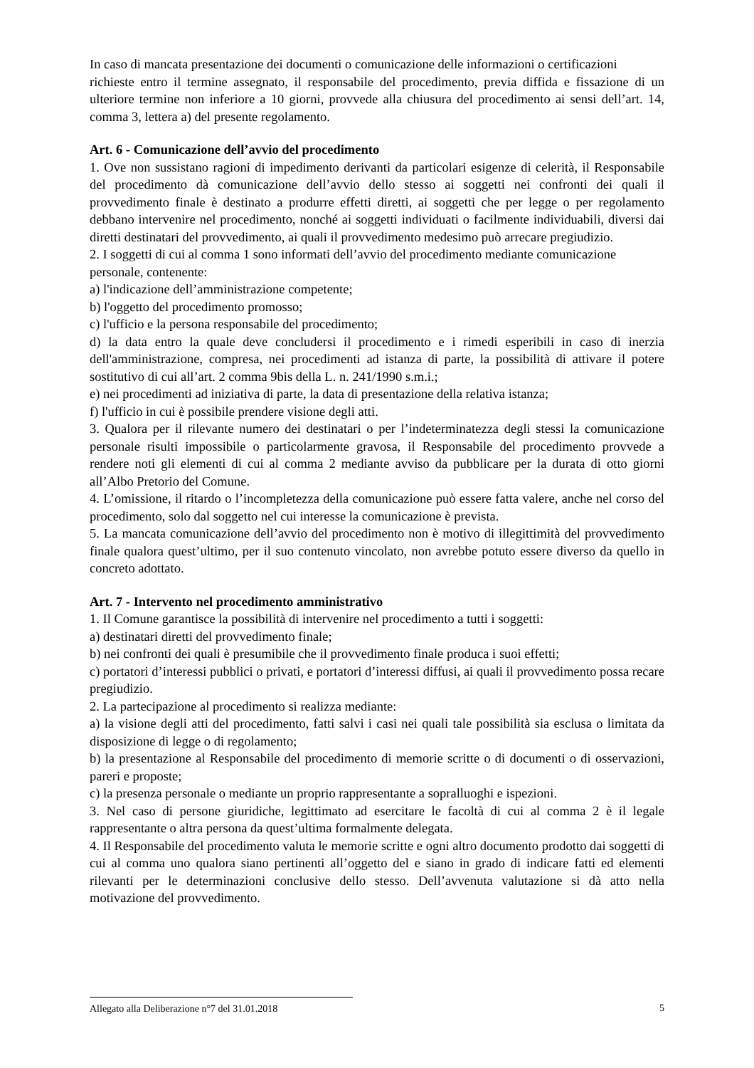In caso di mancata presentazione dei documenti o comunicazione delle informazioni o certificazioni
richieste entro il termine assegnato, il responsabile del procedimento, previa diffida e fissazione di un ulteriore termine non inferiore a 10 giorni, provvede alla chiusura del procedimento ai sensi dell’art. 14, comma 3, lettera a) del presente regolamento.
Art. 6 - Comunicazione dell’avvio del procedimento
1. Ove non sussistano ragioni di impedimento derivanti da particolari esigenze di celerità, il Responsabile del procedimento dà comunicazione dell’avvio dello stesso ai soggetti nei confronti dei quali il provvedimento finale è destinato a produrre effetti diretti, ai soggetti che per legge o per regolamento debbano intervenire nel procedimento, nonché ai soggetti individuati o facilmente individuabili, diversi dai diretti destinatari del provvedimento, ai quali il provvedimento medesimo può arrecare pregiudizio.
2. I soggetti di cui al comma 1 sono informati dell’avvio del procedimento mediante comunicazione
personale, contenente:
a) l'indicazione dell’amministrazione competente;
b) l'oggetto del procedimento promosso;
c) l'ufficio e la persona responsabile del procedimento;
d) la data entro la quale deve concludersi il procedimento e i rimedi esperibili in caso di inerzia dell'amministrazione, compresa, nei procedimenti ad istanza di parte, la possibilità di attivare il potere sostitutivo di cui all’art. 2 comma 9bis della L. n. 241/1990 s.m.i.;
e) nei procedimenti ad iniziativa di parte, la data di presentazione della relativa istanza;
f) l'ufficio in cui è possibile prendere visione degli atti.
3. Qualora per il rilevante numero dei destinatari o per l’indeterminatezza degli stessi la comunicazione personale risulti impossibile o particolarmente gravosa, il Responsabile del procedimento provvede a rendere noti gli elementi di cui al comma 2 mediante avviso da pubblicare per la durata di otto giorni all’Albo Pretorio del Comune.
4. L’omissione, il ritardo o l’incompletezza della comunicazione può essere fatta valere, anche nel corso del procedimento, solo dal soggetto nel cui interesse la comunicazione è prevista.
5. La mancata comunicazione dell’avvio del procedimento non è motivo di illegittimità del provvedimento finale qualora quest’ultimo, per il suo contenuto vincolato, non avrebbe potuto essere diverso da quello in concreto adottato.
Art. 7 - Intervento nel procedimento amministrativo
1. Il Comune garantisce la possibilità di intervenire nel procedimento a tutti i soggetti:
a) destinatari diretti del provvedimento finale;
b) nei confronti dei quali è presumibile che il provvedimento finale produca i suoi effetti;
c) portatori d’interessi pubblici o privati, e portatori d’interessi diffusi, ai quali il provvedimento possa recare pregiudizio.
2. La partecipazione al procedimento si realizza mediante:
a) la visione degli atti del procedimento, fatti salvi i casi nei quali tale possibilità sia esclusa o limitata da disposizione di legge o di regolamento;
b) la presentazione al Responsabile del procedimento di memorie scritte o di documenti o di osservazioni, pareri e proposte;
c) la presenza personale o mediante un proprio rappresentante a sopralluoghi e ispezioni.
3. Nel caso di persone giuridiche, legittimato ad esercitare le facoltà di cui al comma 2 è il legale rappresentante o altra persona da quest’ultima formalmente delegata.
4. Il Responsabile del procedimento valuta le memorie scritte e ogni altro documento prodotto dai soggetti di cui al comma uno qualora siano pertinenti all’oggetto del e siano in grado di indicare fatti ed elementi rilevanti per le determinazioni conclusive dello stesso. Dell’avvenuta valutazione si dà atto nella motivazione del provvedimento.
Allegato alla Deliberazione n°7 del 31.01.2018 5